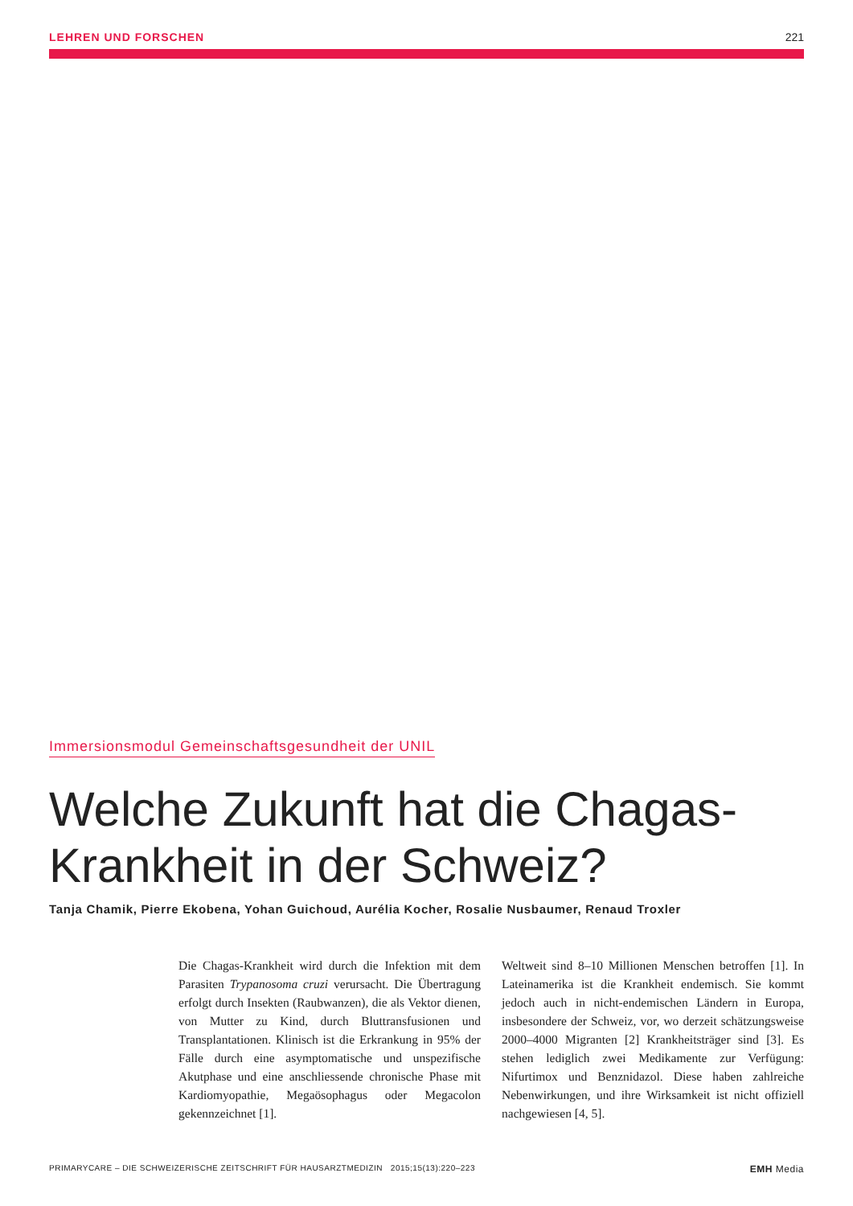LEHREN UND FORSCHEN 221
Immersionsmodul Gemeinschaftsgesundheit der UNIL
Welche Zukunft hat die Chagas-
Krankheit in der Schweiz?
Tanja Chamik, Pierre Ekobena, Yohan Guichoud, Aurélia Kocher, Rosalie Nusbaumer, Renaud Troxler
Die Chagas-Krankheit wird durch die Infektion mit dem Parasiten Trypanosoma cruzi verursacht. Die Übertragung erfolgt durch Insekten (Raubwanzen), die als Vektor dienen, von Mutter zu Kind, durch Bluttransfusionen und Transplantationen. Klinisch ist die Erkrankung in 95% der Fälle durch eine asymptomatische und unspezifische Akutphase und eine anschliessende chronische Phase mit Kardiomyopathie, Megaösophagus oder Megacolon gekennzeichnet [1].
Weltweit sind 8–10 Millionen Menschen betroffen [1]. In Lateinamerika ist die Krankheit endemisch. Sie kommt jedoch auch in nicht-endemischen Ländern in Europa, insbesondere der Schweiz, vor, wo derzeit schätzungsweise 2000–4000 Migranten [2] Krankheitsträger sind [3]. Es stehen lediglich zwei Medikamente zur Verfügung: Nifurtimox und Benznidazol. Diese haben zahlreiche Nebenwirkungen, und ihre Wirksamkeit ist nicht offiziell nachgewiesen [4, 5].
PRIMARYCARE – DIE SCHWEIZERISCHE ZEITSCHRIFT FÜR HAUSARZTMEDIZIN 2015;15(13):220–223 EMH Media